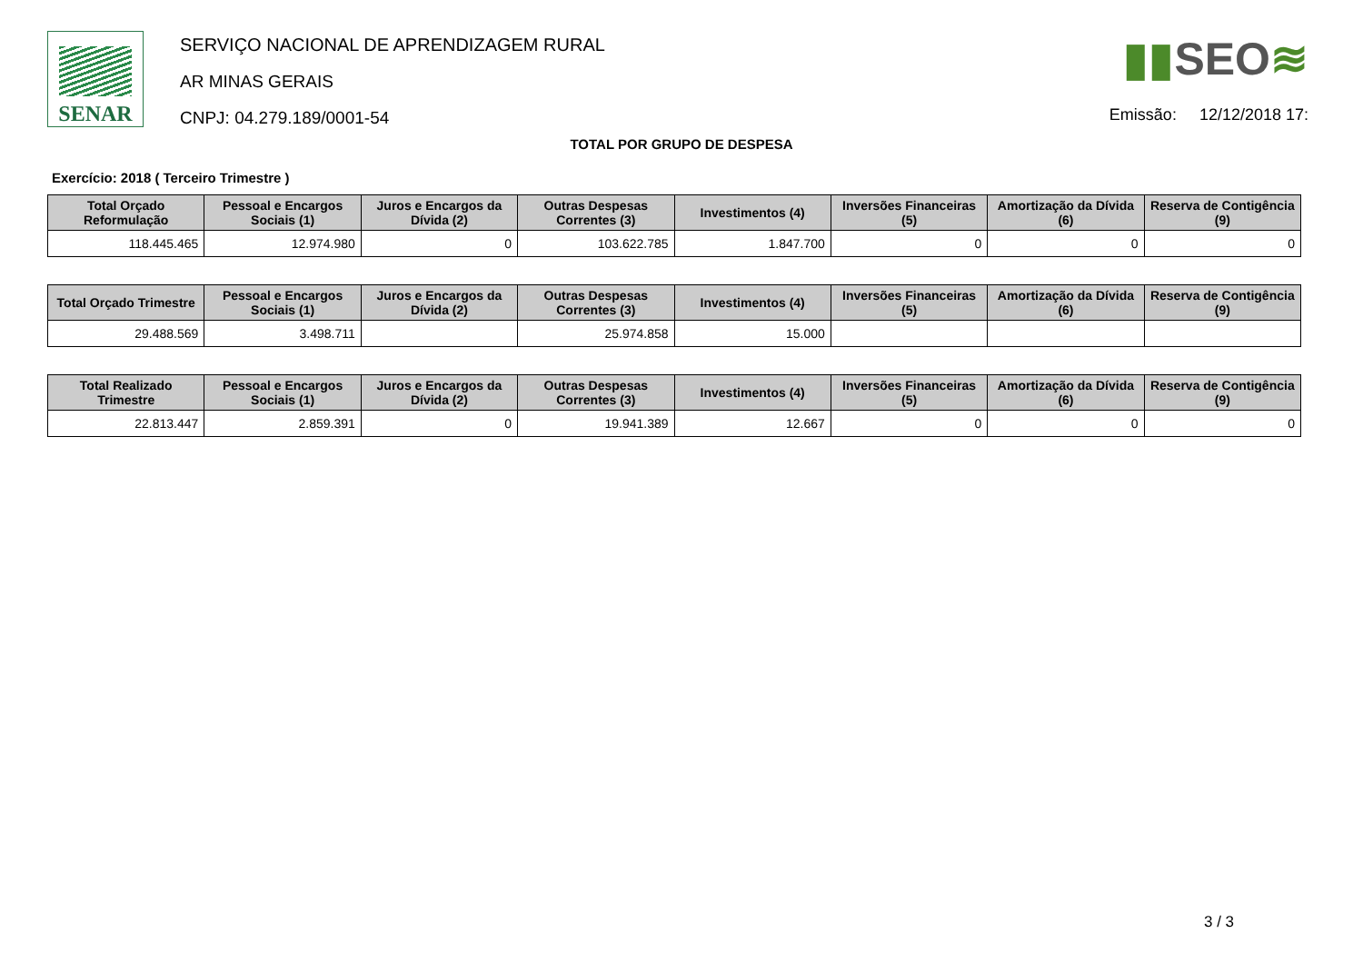SENAR
SERVIÇO NACIONAL DE APRENDIZAGEM RURAL
AR MINAS GERAIS
CNPJ: 04.279.189/0001-54
▮▮SEO≋
Emissão: 12/12/2018 17:
TOTAL POR GRUPO DE DESPESA
Exercício: 2018 ( Terceiro Trimestre )
| Total Orçado Reformulação | Pessoal e Encargos Sociais (1) | Juros e Encargos da Dívida (2) | Outras Despesas Correntes (3) | Investimentos (4) | Inversões Financeiras (5) | Amortização da Dívida (6) | Reserva de Contigência (9) |
| --- | --- | --- | --- | --- | --- | --- | --- |
| 118.445.465 | 12.974.980 | 0 | 103.622.785 | 1.847.700 | 0 | 0 | 0 |
| Total Orçado Trimestre | Pessoal e Encargos Sociais (1) | Juros e Encargos da Dívida (2) | Outras Despesas Correntes (3) | Investimentos (4) | Inversões Financeiras (5) | Amortização da Dívida (6) | Reserva de Contigência (9) |
| --- | --- | --- | --- | --- | --- | --- | --- |
| 29.488.569 | 3.498.711 | | 25.974.858 | 15.000 | | | |
| Total Realizado Trimestre | Pessoal e Encargos Sociais (1) | Juros e Encargos da Dívida (2) | Outras Despesas Correntes (3) | Investimentos (4) | Inversões Financeiras (5) | Amortização da Dívida (6) | Reserva de Contigência (9) |
| --- | --- | --- | --- | --- | --- | --- | --- |
| 22.813.447 | 2.859.391 | 0 | 19.941.389 | 12.667 | 0 | 0 | 0 |
3 / 3